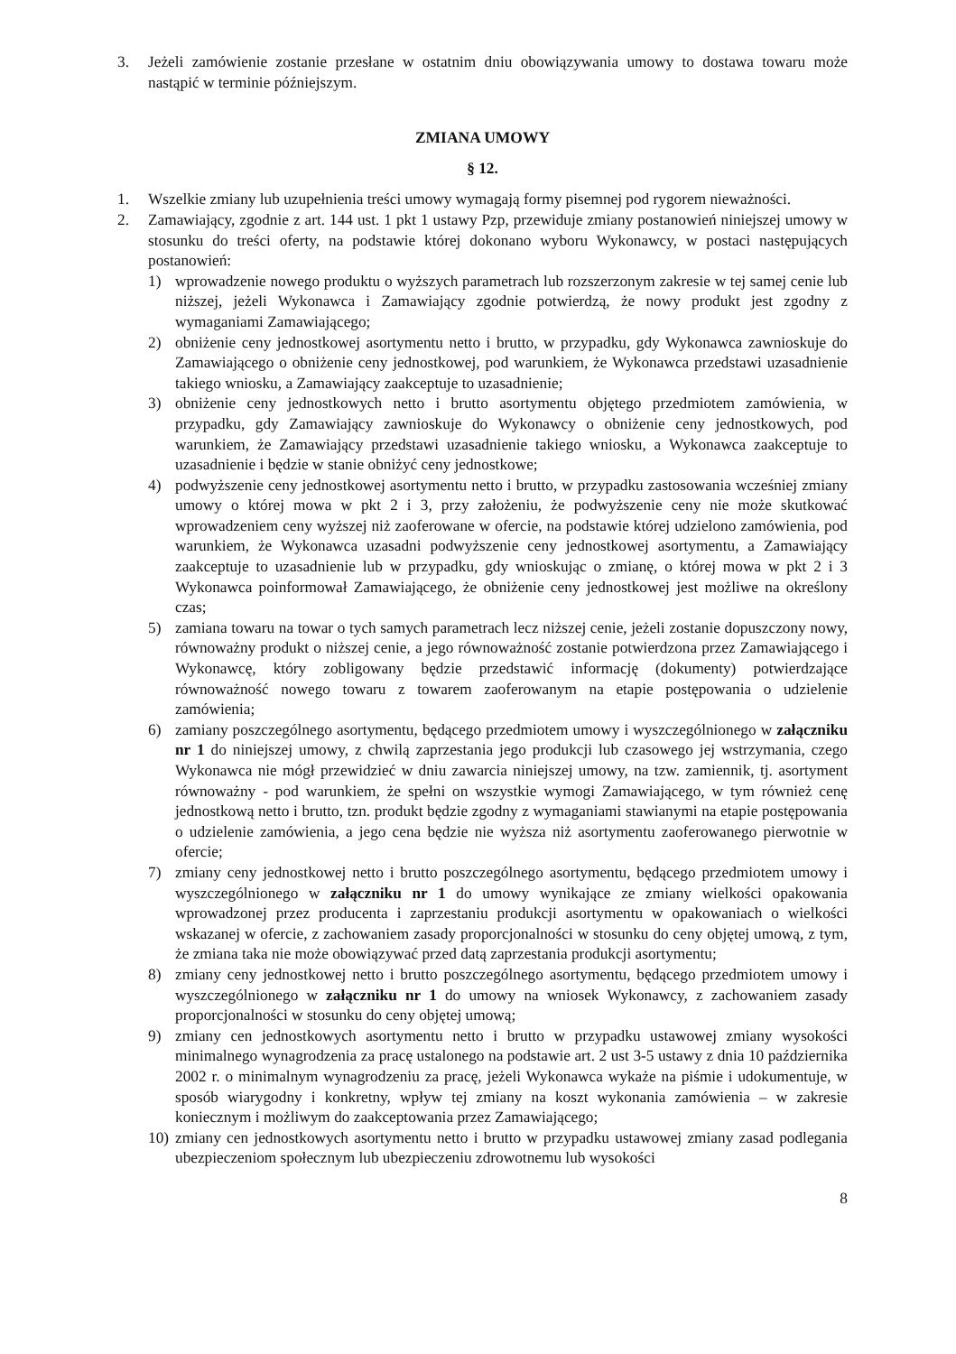3. Jeżeli zamówienie zostanie przesłane w ostatnim dniu obowiązywania umowy to dostawa towaru może nastąpić w terminie późniejszym.
ZMIANA UMOWY
§ 12.
1. Wszelkie zmiany lub uzupełnienia treści umowy wymagają formy pisemnej pod rygorem nieważności.
2. Zamawiający, zgodnie z art. 144 ust. 1 pkt 1 ustawy Pzp, przewiduje zmiany postanowień niniejszej umowy w stosunku do treści oferty, na podstawie której dokonano wyboru Wykonawcy, w postaci następujących postanowień:
1) wprowadzenie nowego produktu o wyższych parametrach lub rozszerzonym zakresie w tej samej cenie lub niższej, jeżeli Wykonawca i Zamawiający zgodnie potwierdzą, że nowy produkt jest zgodny z wymaganiami Zamawiającego;
2) obniżenie ceny jednostkowej asortymentu netto i brutto, w przypadku, gdy Wykonawca zawnioskuje do Zamawiającego o obniżenie ceny jednostkowej, pod warunkiem, że Wykonawca przedstawi uzasadnienie takiego wniosku, a Zamawiający zaakceptuje to uzasadnienie;
3) obniżenie ceny jednostkowych netto i brutto asortymentu objętego przedmiotem zamówienia, w przypadku, gdy Zamawiający zawnioskuje do Wykonawcy o obniżenie ceny jednostkowych, pod warunkiem, że Zamawiający przedstawi uzasadnienie takiego wniosku, a Wykonawca zaakceptuje to uzasadnienie i będzie w stanie obniżyć ceny jednostkowe;
4) podwyższenie ceny jednostkowej asortymentu netto i brutto, w przypadku zastosowania wcześniej zmiany umowy o której mowa w pkt 2 i 3, przy założeniu, że podwyższenie ceny nie może skutkować wprowadzeniem ceny wyższej niż zaoferowane w ofercie, na podstawie której udzielono zamówienia, pod warunkiem, że Wykonawca uzasadni podwyższenie ceny jednostkowej asortymentu, a Zamawiający zaakceptuje to uzasadnienie lub w przypadku, gdy wnioskując o zmianę, o której mowa w pkt 2 i 3 Wykonawca poinformował Zamawiającego, że obniżenie ceny jednostkowej jest możliwe na określony czas;
5) zamiana towaru na towar o tych samych parametrach lecz niższej cenie, jeżeli zostanie dopuszczony nowy, równoważny produkt o niższej cenie, a jego równoważność zostanie potwierdzona przez Zamawiającego i Wykonawcę, który zobligowany będzie przedstawić informację (dokumenty) potwierdzające równoważność nowego towaru z towarem zaoferowanym na etapie postępowania o udzielenie zamówienia;
6) zamiany poszczególnego asortymentu, będącego przedmiotem umowy i wyszczególnionego w załączniku nr 1 do niniejszej umowy, z chwilą zaprzestania jego produkcji lub czasowego jej wstrzymania, czego Wykonawca nie mógł przewidzieć w dniu zawarcia niniejszej umowy, na tzw. zamiennik, tj. asortyment równoważny - pod warunkiem, że spełni on wszystkie wymogi Zamawiającego, w tym również cenę jednostkową netto i brutto, tzn. produkt będzie zgodny z wymaganiami stawianymi na etapie postępowania o udzielenie zamówienia, a jego cena będzie nie wyższa niż asortymentu zaoferowanego pierwotnie w ofercie;
7) zmiany ceny jednostkowej netto i brutto poszczególnego asortymentu, będącego przedmiotem umowy i wyszczególnionego w załączniku nr 1 do umowy wynikające ze zmiany wielkości opakowania wprowadzonej przez producenta i zaprzestaniu produkcji asortymentu w opakowaniach o wielkości wskazanej w ofercie, z zachowaniem zasady proporcjonalności w stosunku do ceny objętej umową, z tym, że zmiana taka nie może obowiązywać przed datą zaprzestania produkcji asortymentu;
8) zmiany ceny jednostkowej netto i brutto poszczególnego asortymentu, będącego przedmiotem umowy i wyszczególnionego w załączniku nr 1 do umowy na wniosek Wykonawcy, z zachowaniem zasady proporcjonalności w stosunku do ceny objętej umową;
9) zmiany cen jednostkowych asortymentu netto i brutto w przypadku ustawowej zmiany wysokości minimalnego wynagrodzenia za pracę ustalonego na podstawie art. 2 ust 3-5 ustawy z dnia 10 października 2002 r. o minimalnym wynagrodzeniu za pracę, jeżeli Wykonawca wykaże na piśmie i udokumentuje, w sposób wiarygodny i konkretny, wpływ tej zmiany na koszt wykonania zamówienia – w zakresie koniecznym i możliwym do zaakceptowania przez Zamawiającego;
10)
zmiany cen jednostkowych asortymentu netto i brutto w przypadku ustawowej zmiany zasad podlegania ubezpieczeniom społecznym lub ubezpieczeniu zdrowotnemu lub wysokości
8